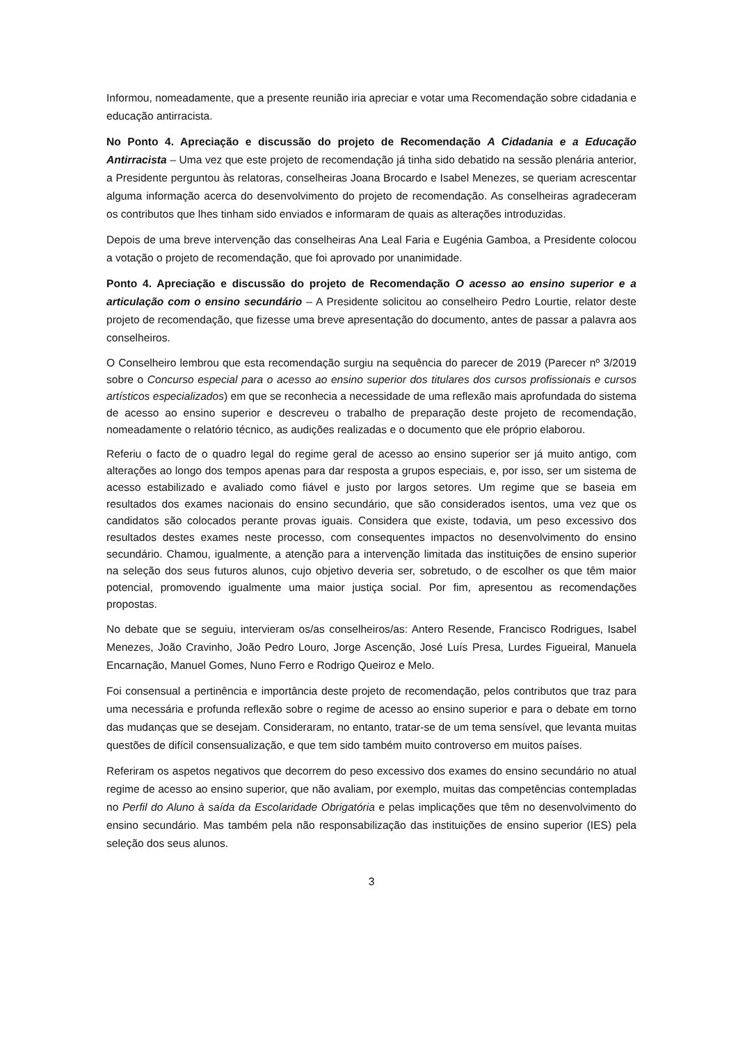Informou, nomeadamente, que a presente reunião iria apreciar e votar uma Recomendação sobre cidadania e educação antirracista.
No Ponto 4. Apreciação e discussão do projeto de Recomendação A Cidadania e a Educação Antirracista – Uma vez que este projeto de recomendação já tinha sido debatido na sessão plenária anterior, a Presidente perguntou às relatoras, conselheiras Joana Brocardo e Isabel Menezes, se queriam acrescentar alguma informação acerca do desenvolvimento do projeto de recomendação. As conselheiras agradeceram os contributos que lhes tinham sido enviados e informaram de quais as alterações introduzidas.
Depois de uma breve intervenção das conselheiras Ana Leal Faria e Eugénia Gamboa, a Presidente colocou a votação o projeto de recomendação, que foi aprovado por unanimidade.
Ponto 4. Apreciação e discussão do projeto de Recomendação O acesso ao ensino superior e a articulação com o ensino secundário – A Presidente solicitou ao conselheiro Pedro Lourtie, relator deste projeto de recomendação, que fizesse uma breve apresentação do documento, antes de passar a palavra aos conselheiros.
O Conselheiro lembrou que esta recomendação surgiu na sequência do parecer de 2019 (Parecer nº 3/2019 sobre o Concurso especial para o acesso ao ensino superior dos titulares dos cursos profissionais e cursos artísticos especializados) em que se reconhecia a necessidade de uma reflexão mais aprofundada do sistema de acesso ao ensino superior e descreveu o trabalho de preparação deste projeto de recomendação, nomeadamente o relatório técnico, as audições realizadas e o documento que ele próprio elaborou.
Referiu o facto de o quadro legal do regime geral de acesso ao ensino superior ser já muito antigo, com alterações ao longo dos tempos apenas para dar resposta a grupos especiais, e, por isso, ser um sistema de acesso estabilizado e avaliado como fiável e justo por largos setores. Um regime que se baseia em resultados dos exames nacionais do ensino secundário, que são considerados isentos, uma vez que os candidatos são colocados perante provas iguais. Considera que existe, todavia, um peso excessivo dos resultados destes exames neste processo, com consequentes impactos no desenvolvimento do ensino secundário. Chamou, igualmente, a atenção para a intervenção limitada das instituições de ensino superior na seleção dos seus futuros alunos, cujo objetivo deveria ser, sobretudo, o de escolher os que têm maior potencial, promovendo igualmente uma maior justiça social. Por fim, apresentou as recomendações propostas.
No debate que se seguiu, intervieram os/as conselheiros/as: Antero Resende, Francisco Rodrigues, Isabel Menezes, João Cravinho, João Pedro Louro, Jorge Ascenção, José Luís Presa, Lurdes Figueiral, Manuela Encarnação, Manuel Gomes, Nuno Ferro e Rodrigo Queiroz e Melo.
Foi consensual a pertinência e importância deste projeto de recomendação, pelos contributos que traz para uma necessária e profunda reflexão sobre o regime de acesso ao ensino superior e para o debate em torno das mudanças que se desejam. Consideraram, no entanto, tratar-se de um tema sensível, que levanta muitas questões de difícil consensualização, e que tem sido também muito controverso em muitos países.
Referiram os aspetos negativos que decorrem do peso excessivo dos exames do ensino secundário no atual regime de acesso ao ensino superior, que não avaliam, por exemplo, muitas das competências contempladas no Perfil do Aluno à saída da Escolaridade Obrigatória e pelas implicações que têm no desenvolvimento do ensino secundário. Mas também pela não responsabilização das instituições de ensino superior (IES) pela seleção dos seus alunos.
3